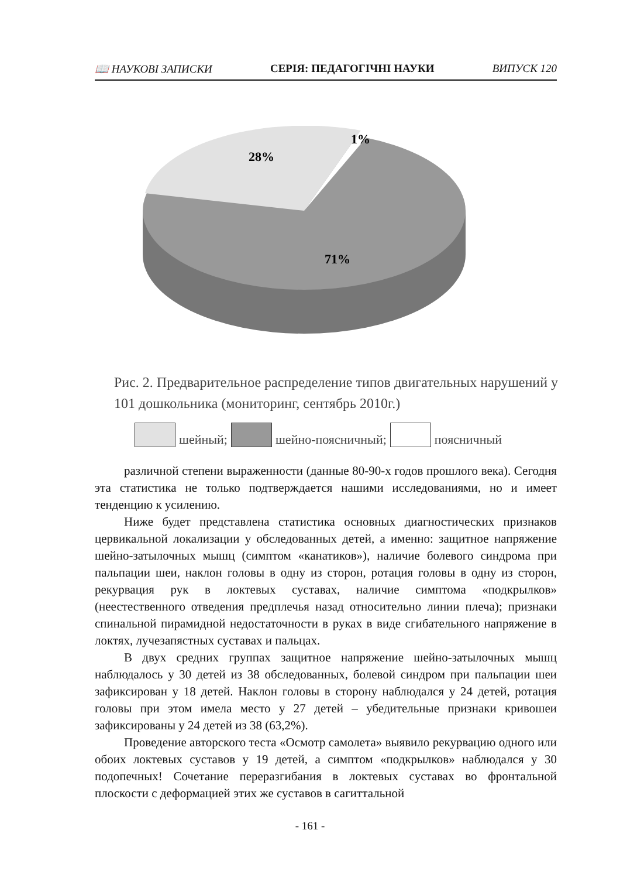📖 НАУКОВІ ЗАПИСКИ СЕРІЯ: ПЕДАГОГІЧНІ НАУКИ ВИПУСК 120
28%
1%
71%
Рис. 2. Предварительное распределение типов двигательных нарушений у 101 дошкольника (мониторинг, сентябрь 2010г.)
шейный; шейно-поясничный; поясничный
различной степени выраженности (данные 80-90-х годов прошлого века). Сегодня эта статистика не только подтверждается нашими исследованиями, но и имеет тенденцию к усилению.
Ниже будет представлена статистика основных диагностических признаков цервикальной локализации у обследованных детей, а именно: защитное напряжение шейно-затылочных мышц (симптом «канатиков»), наличие болевого синдрома при пальпации шеи, наклон головы в одну из сторон, ротация головы в одну из сторон, рекурвация рук в локтевых суставах, наличие симптома «подкрылков» (неестественного отведения предплечья назад относительно линии плеча); признаки спинальной пирамидной недостаточности в руках в виде сгибательного напряжение в локтях, лучезапястных суставах и пальцах.
В двух средних группах защитное напряжение шейно-затылочных мышц наблюдалось у 30 детей из 38 обследованных, болевой синдром при пальпации шеи зафиксирован у 18 детей. Наклон головы в сторону наблюдался у 24 детей, ротация головы при этом имела место у 27 детей – убедительные признаки кривошеи зафиксированы у 24 детей из 38 (63,2%).
Проведение авторского теста «Осмотр самолета» выявило рекурвацию одного или обоих локтевых суставов у 19 детей, а симптом «подкрылков» наблюдался у 30 подопечных! Сочетание переразгибания в локтевых суставах во фронтальной плоскости с деформацией этих же суставов в сагиттальной
- 161 -